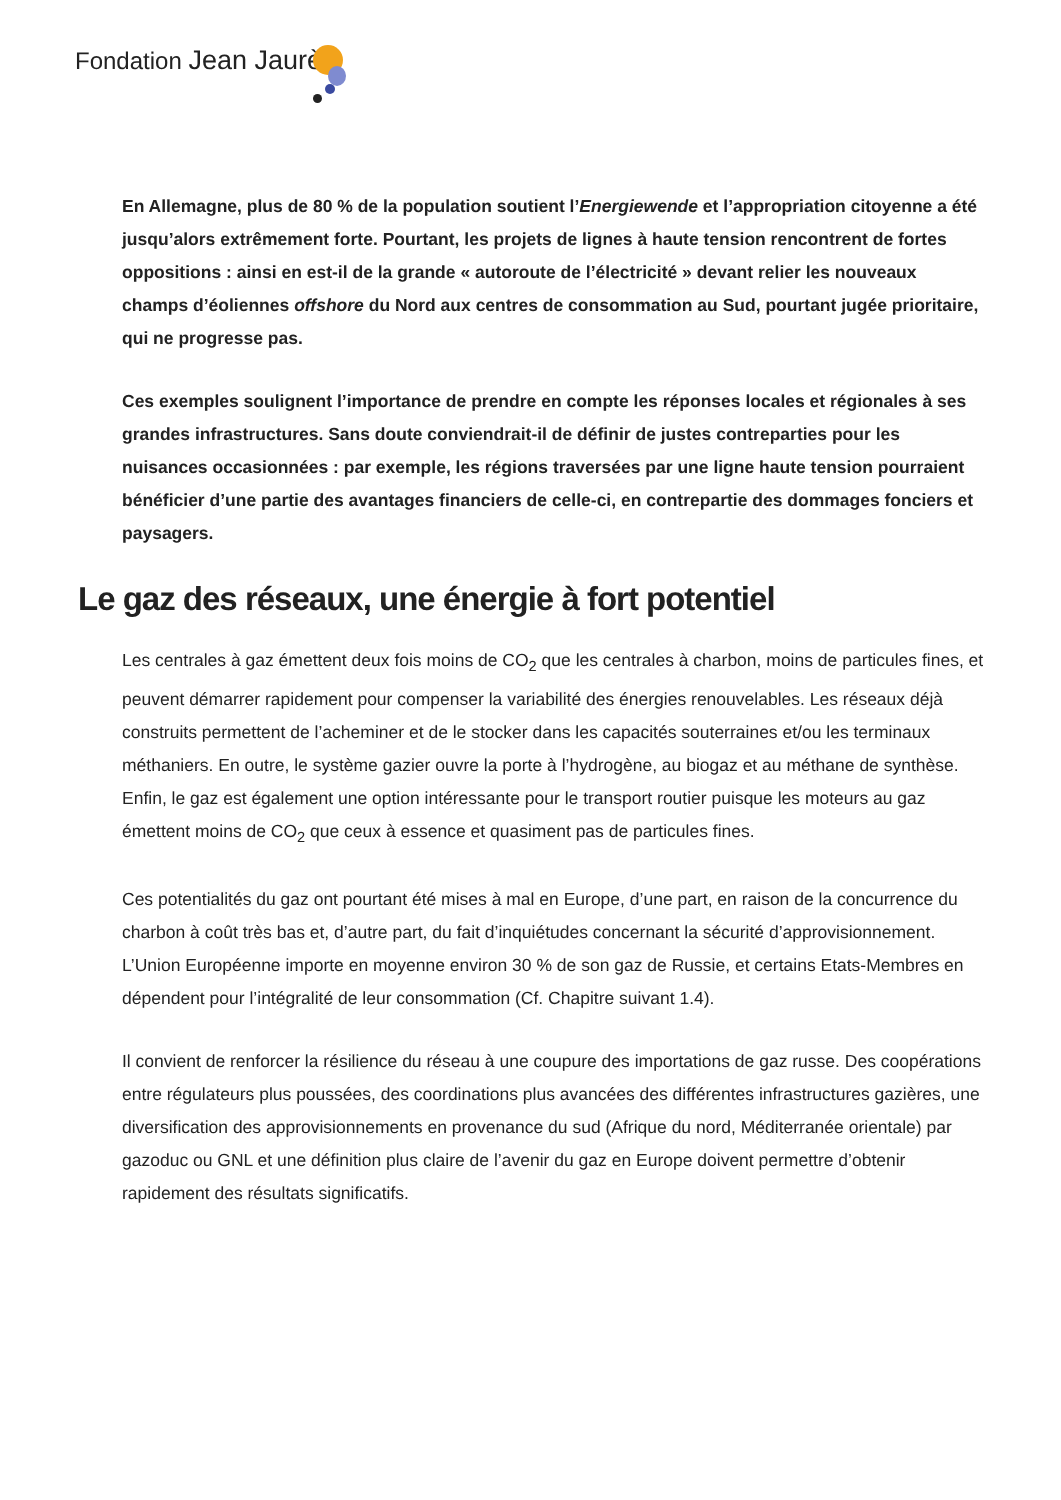Fondation Jean Jaurès
En Allemagne, plus de 80 % de la population soutient l’Energiewende et l’appropriation citoyenne a été jusqu’alors extrêmement forte. Pourtant, les projets de lignes à haute tension rencontrent de fortes oppositions : ainsi en est-il de la grande « autoroute de l’électricité » devant relier les nouveaux champs d’éoliennes offshore du Nord aux centres de consommation au Sud, pourtant jugée prioritaire, qui ne progresse pas.
Ces exemples soulignent l’importance de prendre en compte les réponses locales et régionales à ses grandes infrastructures. Sans doute conviendrait-il de définir de justes contreparties pour les nuisances occasionnées : par exemple, les régions traversées par une ligne haute tension pourraient bénéficier d’une partie des avantages financiers de celle-ci, en contrepartie des dommages fonciers et paysagers.
Le gaz des réseaux, une énergie à fort potentiel
Les centrales à gaz émettent deux fois moins de CO<sub>2</sub> que les centrales à charbon, moins de particules fines, et peuvent démarrer rapidement pour compenser la variabilité des énergies renouvelables. Les réseaux déjà construits permettent de l’acheminer et de le stocker dans les capacités souterraines et/ou les terminaux méthaniers. En outre, le système gazier ouvre la porte à l’hydrogène, au biogaz et au méthane de synthèse. Enfin, le gaz est également une option intéressante pour le transport routier puisque les moteurs au gaz émettent moins de CO<sub>2</sub> que ceux à essence et quasiment pas de particules fines.
Ces potentialités du gaz ont pourtant été mises à mal en Europe, d’une part, en raison de la concurrence du charbon à coût très bas et, d’autre part, du fait d’inquiétudes concernant la sécurité d’approvisionnement. L’Union Européenne importe en moyenne environ 30 % de son gaz de Russie, et certains Etats-Membres en dépendent pour l’intégralité de leur consommation (Cf. Chapitre suivant 1.4).
Il convient de renforcer la résilience du réseau à une coupure des importations de gaz russe. Des coopérations entre régulateurs plus poussées, des coordinations plus avancées des différentes infrastructures gazières, une diversification des approvisionnements en provenance du sud (Afrique du nord, Méditerranée orientale) par gazoduc ou GNL et une définition plus claire de l’avenir du gaz en Europe doivent permettre d’obtenir rapidement des résultats significatifs.